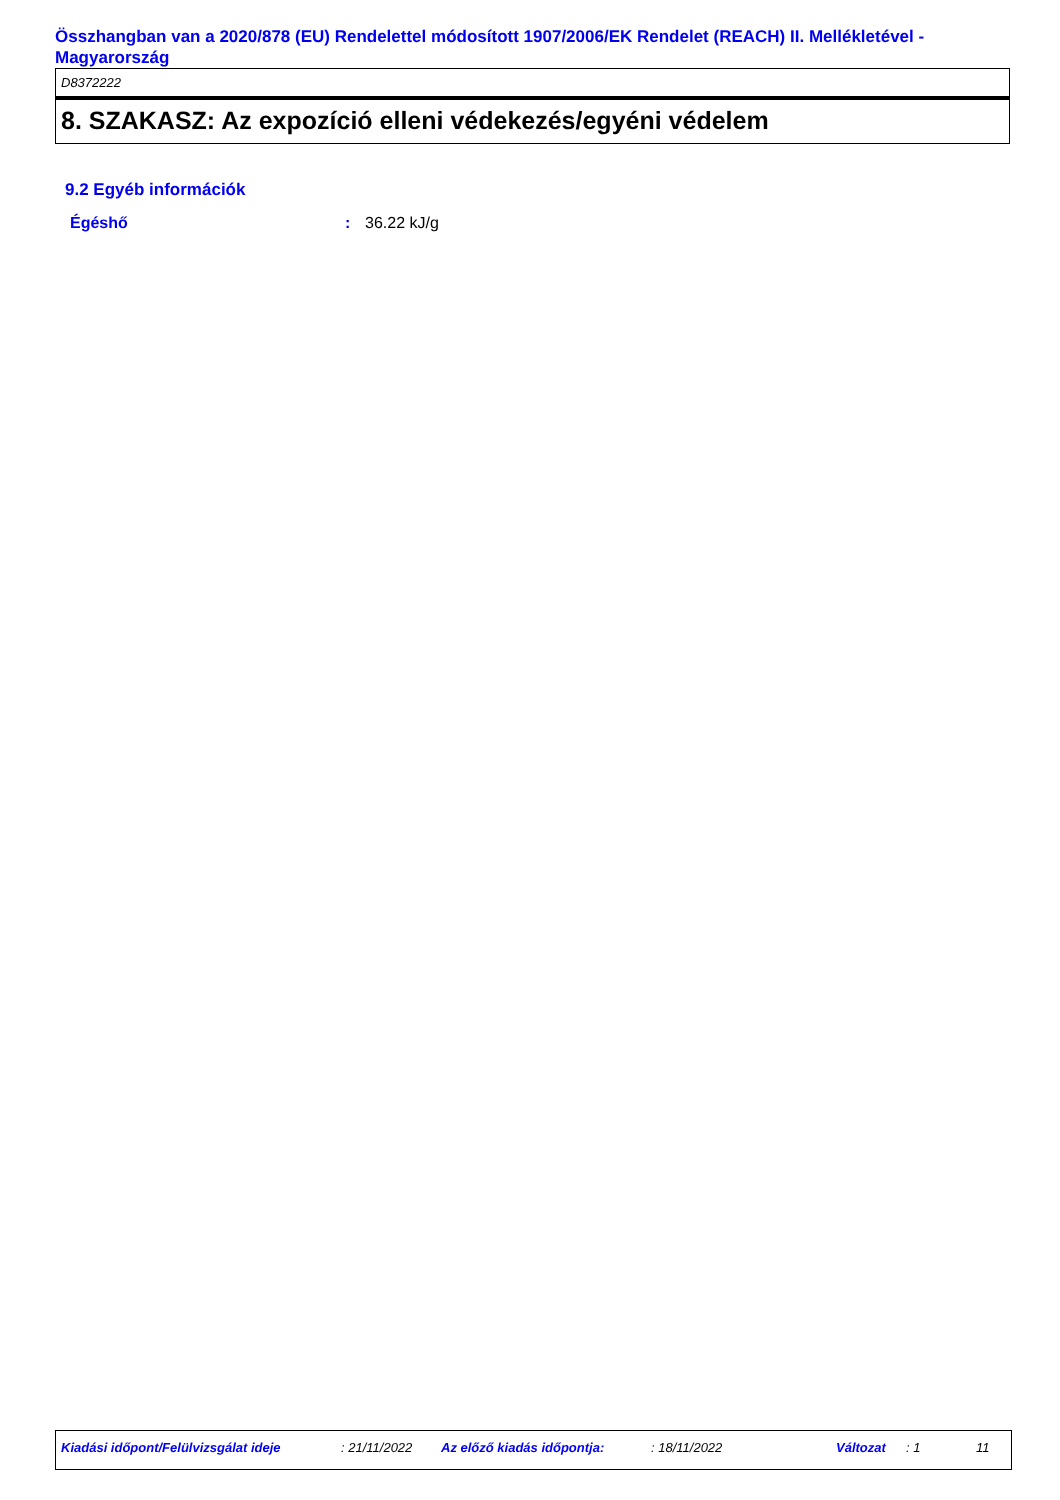Összhangban van a 2020/878 (EU) Rendelettel módosított 1907/2006/EK Rendelet (REACH) II. Mellékletével - Magyarország
D8372222
8. SZAKASZ: Az expozíció elleni védekezés/egyéni védelem
9.2 Egyéb információk
Égéshő: 36.22 kJ/g
Kiadási időpont/Felülvizsgálat ideje : 21/11/2022 Az előző kiadás időpontja: : 18/11/2022 Változat : 1 11